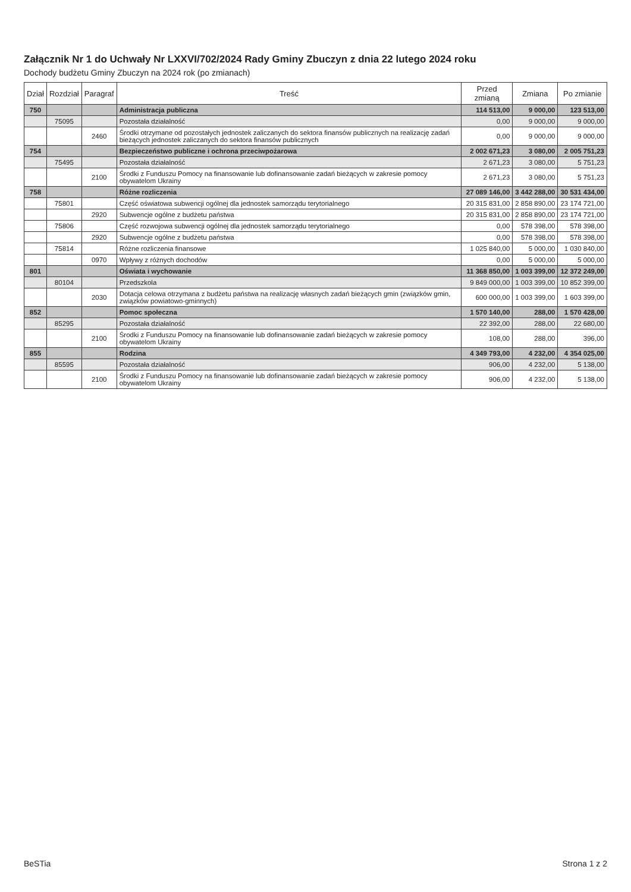Załącznik Nr 1 do Uchwały Nr LXXVI/702/2024 Rady Gminy Zbuczyn z dnia 22 lutego 2024 roku
Dochody budżetu Gminy Zbuczyn na 2024 rok (po zmianach)
| Dział | Rozdział | Paragraf | Treść | Przed zmianą | Zmiana | Po zmianie |
| --- | --- | --- | --- | --- | --- | --- |
| 750 | | | Administracja publiczna | 114 513,00 | 9 000,00 | 123 513,00 |
| | 75095 | | Pozostała działalność | 0,00 | 9 000,00 | 9 000,00 |
| | | 2460 | Środki otrzymane od pozostałych jednostek zaliczanych do sektora finansów publicznych na realizację zadań bieżących jednostek zaliczanych do sektora finansów publicznych | 0,00 | 9 000,00 | 9 000,00 |
| 754 | | | Bezpieczeństwo publiczne i ochrona przeciwpożarowa | 2 002 671,23 | 3 080,00 | 2 005 751,23 |
| | 75495 | | Pozostała działalność | 2 671,23 | 3 080,00 | 5 751,23 |
| | | 2100 | Środki z Funduszu Pomocy na finansowanie lub dofinansowanie zadań bieżących w zakresie pomocy obywatelom Ukrainy | 2 671,23 | 3 080,00 | 5 751,23 |
| 758 | | | Różne rozliczenia | 27 089 146,00 | 3 442 288,00 | 30 531 434,00 |
| | 75801 | | Część oświatowa subwencji ogólnej dla jednostek samorządu terytorialnego | 20 315 831,00 | 2 858 890,00 | 23 174 721,00 |
| | | 2920 | Subwencje ogólne z budżetu państwa | 20 315 831,00 | 2 858 890,00 | 23 174 721,00 |
| | 75806 | | Część rozwojowa subwencji ogólnej dla jednostek samorządu terytorialnego | 0,00 | 578 398,00 | 578 398,00 |
| | | 2920 | Subwencje ogólne z budżetu państwa | 0,00 | 578 398,00 | 578 398,00 |
| | 75814 | | Różne rozliczenia finansowe | 1 025 840,00 | 5 000,00 | 1 030 840,00 |
| | | 0970 | Wpływy z różnych dochodów | 0,00 | 5 000,00 | 5 000,00 |
| 801 | | | Oświata i wychowanie | 11 368 850,00 | 1 003 399,00 | 12 372 249,00 |
| | 80104 | | Przedszkola | 9 849 000,00 | 1 003 399,00 | 10 852 399,00 |
| | | 2030 | Dotacja celowa otrzymana z budżetu państwa na realizację własnych zadań bieżących gmin (związków gmin, związków powiatowo-gminnych) | 600 000,00 | 1 003 399,00 | 1 603 399,00 |
| 852 | | | Pomoc społeczna | 1 570 140,00 | 288,00 | 1 570 428,00 |
| | 85295 | | Pozostała działalność | 22 392,00 | 288,00 | 22 680,00 |
| | | 2100 | Środki z Funduszu Pomocy na finansowanie lub dofinansowanie zadań bieżących w zakresie pomocy obywatelom Ukrainy | 108,00 | 288,00 | 396,00 |
| 855 | | | Rodzina | 4 349 793,00 | 4 232,00 | 4 354 025,00 |
| | 85595 | | Pozostała działalność | 906,00 | 4 232,00 | 5 138,00 |
| | | 2100 | Środki z Funduszu Pomocy na finansowanie lub dofinansowanie zadań bieżących w zakresie pomocy obywatelom Ukrainy | 906,00 | 4 232,00 | 5 138,00 |
BeSTia Strona 1 z 2